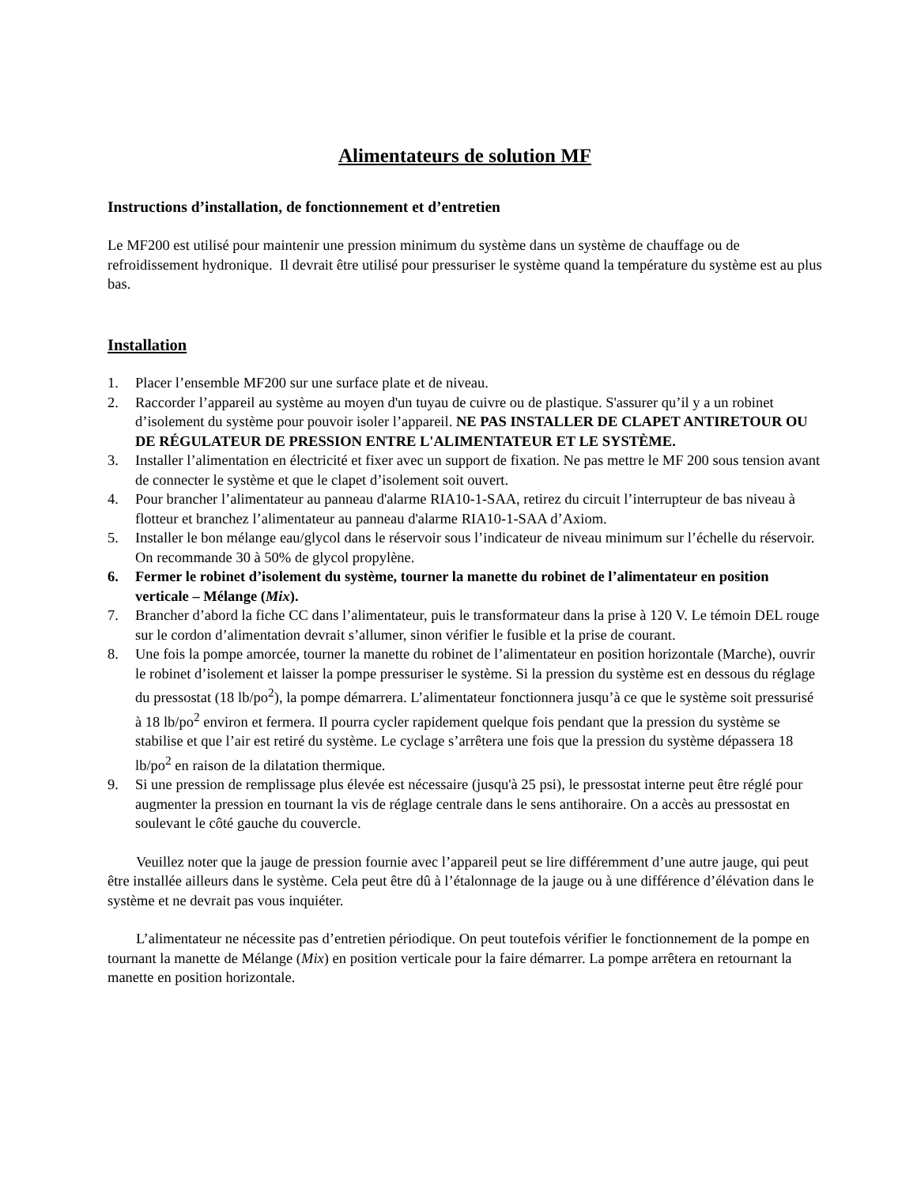Alimentateurs de solution MF
Instructions d’installation, de fonctionnement et d’entretien
Le MF200 est utilisé pour maintenir une pression minimum du système dans un système de chauffage ou de refroidissement hydronique. Il devrait être utilisé pour pressuriser le système quand la température du système est au plus bas.
Installation
1. Placer l’ensemble MF200 sur une surface plate et de niveau.
2. Raccorder l’appareil au système au moyen d'un tuyau de cuivre ou de plastique. S'assurer qu’il y a un robinet d’isolement du système pour pouvoir isoler l’appareil. NE PAS INSTALLER DE CLAPET ANTIRETOUR OU DE RÉGULATEUR DE PRESSION ENTRE L'ALIMENTATEUR ET LE SYSTÈME.
3. Installer l’alimentation en électricité et fixer avec un support de fixation. Ne pas mettre le MF 200 sous tension avant de connecter le système et que le clapet d’isolement soit ouvert.
4. Pour brancher l’alimentateur au panneau d'alarme RIA10-1-SAA, retirez du circuit l’interrupteur de bas niveau à flotteur et branchez l’alimentateur au panneau d'alarme RIA10-1-SAA d’Axiom.
5. Installer le bon mélange eau/glycol dans le réservoir sous l’indicateur de niveau minimum sur l’échelle du réservoir. On recommande 30 à 50% de glycol propylène.
6. Fermer le robinet d’isolement du système, tourner la manette du robinet de l’alimentateur en position verticale – Mélange (Mix).
7. Brancher d’abord la fiche CC dans l’alimentateur, puis le transformateur dans la prise à 120 V. Le témoin DEL rouge sur le cordon d’alimentation devrait s’allumer, sinon vérifier le fusible et la prise de courant.
8. Une fois la pompe amorcée, tourner la manette du robinet de l’alimentateur en position horizontale (Marche), ouvrir le robinet d’isolement et laisser la pompe pressuriser le système. Si la pression du système est en dessous du réglage du pressostat (18 lb/po<sup>2</sup>), la pompe démarrera. L’alimentateur fonctionnera jusqu’à ce que le système soit pressurisé à 18 lb/po<sup>2</sup> environ et fermera. Il pourra cycler rapidement quelque fois pendant que la pression du système se stabilise et que l’air est retiré du système. Le cyclage s’arrêtera une fois que la pression du système dépassera 18 lb/po<sup>2</sup> en raison de la dilatation thermique.
9. Si une pression de remplissage plus élevée est nécessaire (jusqu'à 25 psi), le pressostat interne peut être réglé pour augmenter la pression en tournant la vis de réglage centrale dans le sens antihoraire. On a accès au pressostat en soulevant le côté gauche du couvercle.
Veuillez noter que la jauge de pression fournie avec l’appareil peut se lire différemment d’une autre jauge, qui peut être installée ailleurs dans le système. Cela peut être dû à l’étalonnage de la jauge ou à une différence d’élévation dans le système et ne devrait pas vous inquiéter.
L’alimentateur ne nécessite pas d’entretien périodique. On peut toutefois vérifier le fonctionnement de la pompe en tournant la manette de Mélange (Mix) en position verticale pour la faire démarrer. La pompe arrêtera en retournant la manette en position horizontale.